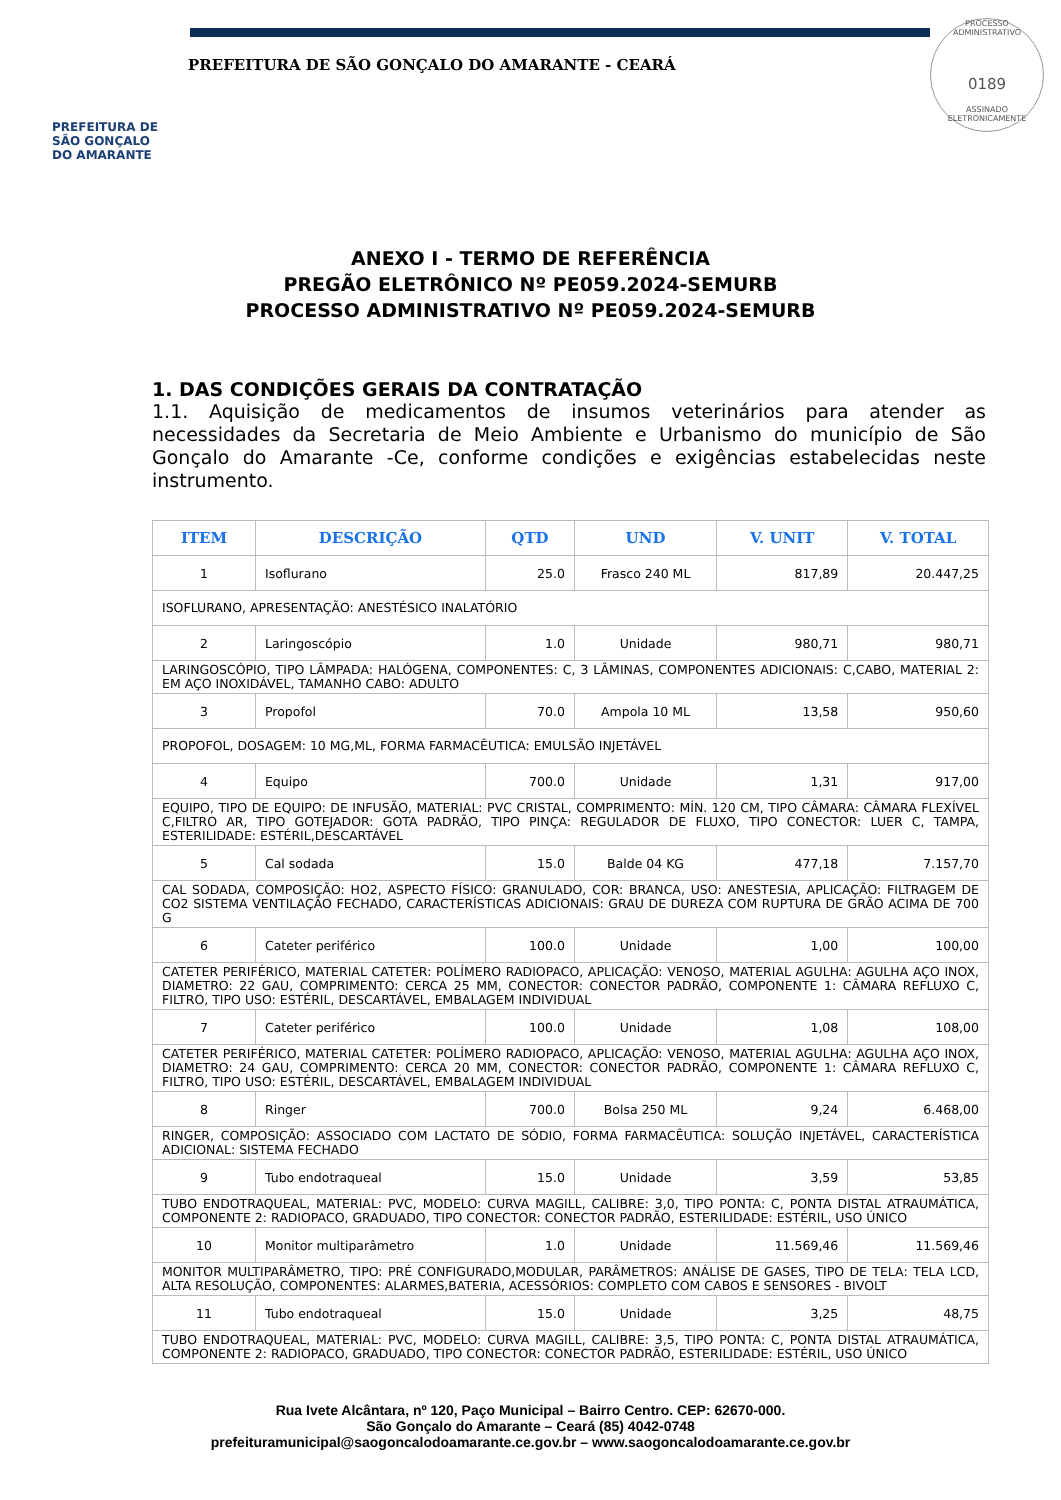PREFEITURA DE
SÃO GONÇALO
DO AMARANTE
PREFEITURA DE SÃO GONÇALO DO AMARANTE - CEARÁ
PROCESSO ADMINISTRATIVO
0189
ASSINADO
ELETRONICAMENTE
ANEXO I - TERMO DE REFERÊNCIA
PREGÃO ELETRÔNICO Nº PE059.2024-SEMURB
PROCESSO ADMINISTRATIVO Nº PE059.2024-SEMURB
1. DAS CONDIÇÕES GERAIS DA CONTRATAÇÃO
1.1. Aquisição de medicamentos de insumos veterinários para atender as necessidades da Secretaria de Meio Ambiente e Urbanismo do município de São Gonçalo do Amarante -Ce, conforme condições e exigências estabelecidas neste instrumento.
| ITEM | DESCRIÇÃO | QTD | UND | V. UNIT | V. TOTAL |
| --- | --- | --- | --- | --- | --- |
| 1 | Isoflurano | 25.0 | Frasco 240 ML | 817,89 | 20.447,25 |
| ISOFLURANO, APRESENTAÇÃO: ANESTÉSICO INALATÓRIO | | | | | |
| 2 | Laringoscópio | 1.0 | Unidade | 980,71 | 980,71 |
| LARINGOSCÓPIO, TIPO LÂMPADA: HALÓGENA, COMPONENTES: C, 3 LÂMINAS, COMPONENTES ADICIONAIS: C,CABO, MATERIAL 2: EM AÇO INOXIDÁVEL, TAMANHO CABO: ADULTO | | | | | |
| 3 | Propofol | 70.0 | Ampola 10 ML | 13,58 | 950,60 |
| PROPOFOL, DOSAGEM: 10 MG,ML, FORMA FARMACÊUTICA: EMULSÃO INJETÁVEL | | | | | |
| 4 | Equipo | 700.0 | Unidade | 1,31 | 917,00 |
| EQUIPO, TIPO DE EQUIPO: DE INFUSÃO, MATERIAL: PVC CRISTAL, COMPRIMENTO: MÍN. 120 CM, TIPO CÂMARA: CÂMARA FLEXÍVEL C,FILTRO AR, TIPO GOTEJADOR: GOTA PADRÃO, TIPO PINÇA: REGULADOR DE FLUXO, TIPO CONECTOR: LUER C, TAMPA, ESTERILIDADE: ESTÉRIL,DESCARTÁVEL | | | | | |
| 5 | Cal sodada | 15.0 | Balde 04 KG | 477,18 | 7.157,70 |
| CAL SODADA, COMPOSIÇÃO: HO2, ASPECTO FÍSICO: GRANULADO, COR: BRANCA, USO: ANESTESIA, APLICAÇÃO: FILTRAGEM DE CO2 SISTEMA VENTILAÇÃO FECHADO, CARACTERÍSTICAS ADICIONAIS: GRAU DE DUREZA COM RUPTURA DE GRÃO ACIMA DE 700 G | | | | | |
| 6 | Cateter periférico | 100.0 | Unidade | 1,00 | 100,00 |
| CATETER PERIFÉRICO, MATERIAL CATETER: POLÍMERO RADIOPACO, APLICAÇÃO: VENOSO, MATERIAL AGULHA: AGULHA AÇO INOX, DIAMETRO: 22 GAU, COMPRIMENTO: CERCA 25 MM, CONECTOR: CONECTOR PADRÃO, COMPONENTE 1: CÂMARA REFLUXO C, FILTRO, TIPO USO: ESTÉRIL, DESCARTÁVEL, EMBALAGEM INDIVIDUAL | | | | | |
| 7 | Cateter periférico | 100.0 | Unidade | 1,08 | 108,00 |
| CATETER PERIFÉRICO, MATERIAL CATETER: POLÍMERO RADIOPACO, APLICAÇÃO: VENOSO, MATERIAL AGULHA: AGULHA AÇO INOX, DIAMETRO: 24 GAU, COMPRIMENTO: CERCA 20 MM, CONECTOR: CONECTOR PADRÃO, COMPONENTE 1: CÂMARA REFLUXO C, FILTRO, TIPO USO: ESTÉRIL, DESCARTÁVEL, EMBALAGEM INDIVIDUAL | | | | | |
| 8 | Ringer | 700.0 | Bolsa 250 ML | 9,24 | 6.468,00 |
| RINGER, COMPOSIÇÃO: ASSOCIADO COM LACTATO DE SÓDIO, FORMA FARMACÊUTICA: SOLUÇÃO INJETÁVEL, CARACTERÍSTICA ADICIONAL: SISTEMA FECHADO | | | | | |
| 9 | Tubo endotraqueal | 15.0 | Unidade | 3,59 | 53,85 |
| TUBO ENDOTRAQUEAL, MATERIAL: PVC, MODELO: CURVA MAGILL, CALIBRE: 3,0, TIPO PONTA: C, PONTA DISTAL ATRAUMÁTICA, COMPONENTE 2: RADIOPACO, GRADUADO, TIPO CONECTOR: CONECTOR PADRÃO, ESTERILIDADE: ESTÉRIL, USO ÚNICO | | | | | |
| 10 | Monitor multiparâmetro | 1.0 | Unidade | 11.569,46 | 11.569,46 |
| MONITOR MULTIPARÂMETRO, TIPO: PRÉ CONFIGURADO,MODULAR, PARÂMETROS: ANÁLISE DE GASES, TIPO DE TELA: TELA LCD, ALTA RESOLUÇÃO, COMPONENTES: ALARMES,BATERIA, ACESSÓRIOS: COMPLETO COM CABOS E SENSORES - BIVOLT | | | | | |
| 11 | Tubo endotraqueal | 15.0 | Unidade | 3,25 | 48,75 |
| TUBO ENDOTRAQUEAL, MATERIAL: PVC, MODELO: CURVA MAGILL, CALIBRE: 3,5, TIPO PONTA: C, PONTA DISTAL ATRAUMÁTICA, COMPONENTE 2: RADIOPACO, GRADUADO, TIPO CONECTOR: CONECTOR PADRÃO, ESTERILIDADE: ESTÉRIL, USO ÚNICO | | | | | |
Rua Ivete Alcântara, nº 120, Paço Municipal – Bairro Centro. CEP: 62670-000.
São Gonçalo do Amarante – Ceará (85) 4042-0748
prefeituramunicipal@saogoncalodoamarante.ce.gov.br – www.saogoncalodoamarante.ce.gov.br